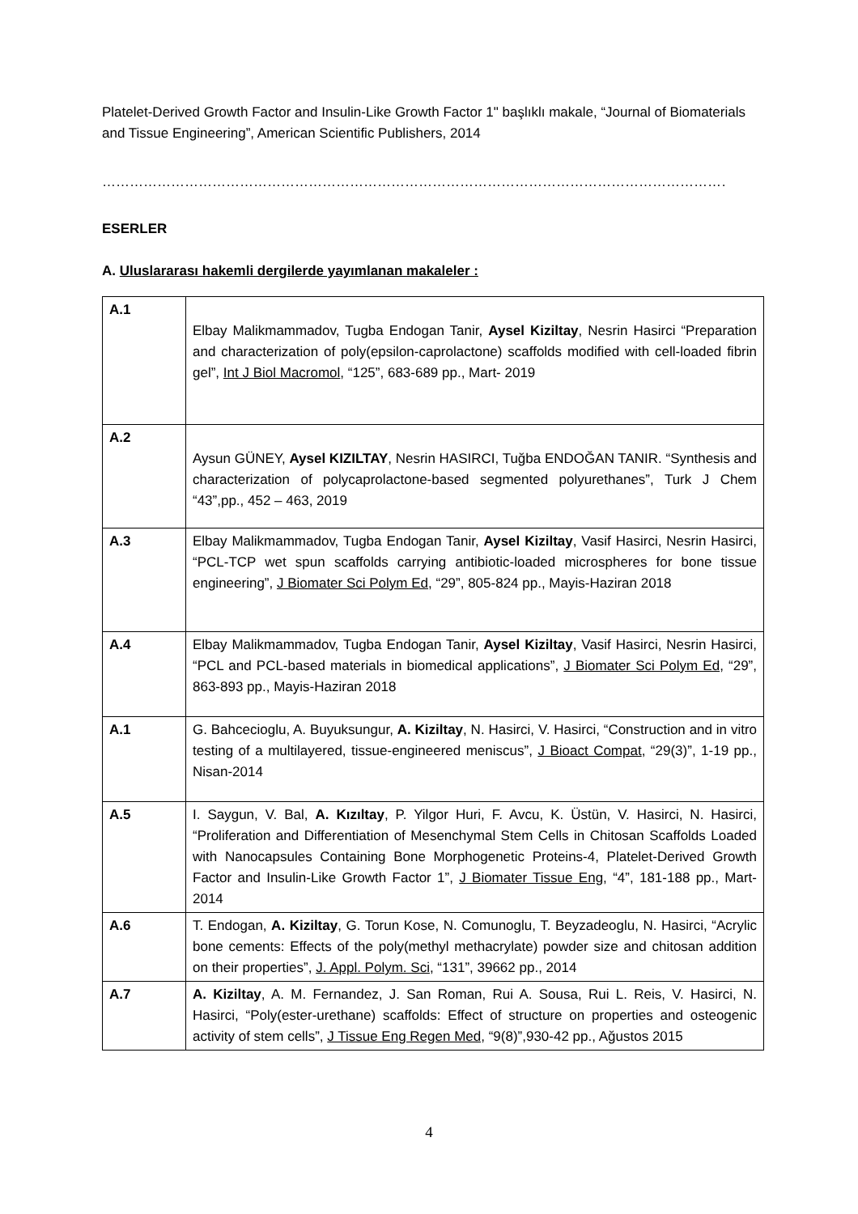Platelet-Derived Growth Factor and Insulin-Like Growth Factor 1" başlıklı makale, “Journal of Biomaterials and Tissue Engineering”, American Scientific Publishers, 2014
………………………………………………………………………………………………………………………………………………
ESERLER
A. Uluslararası hakemli dergilerde yayımlanan makaleler :
| A.1 | Elbay Malikmammadov, Tugba Endogan Tanir, Aysel Kiziltay , Nesrin Hasirci “Preparation and characterization of poly(epsilon-caprolactone) scaffolds modified with cell-loaded fibrin gel”, Int J Biol Macromol , “125”, 683-689 pp., Mart- 2019 |
| A.2 | Aysun GÜNEY, Aysel KIZILTAY , Nesrin HASIRCI, Tuğba ENDOĞAN TANIR. “Synthesis and characterization of polycaprolactone-based segmented polyurethanes”, Turk J Chem “43”,pp., 452 – 463, 2019 |
| A.3 | Elbay Malikmammadov, Tugba Endogan Tanir, Aysel Kiziltay , Vasif Hasirci, Nesrin Hasirci, “PCL-TCP wet spun scaffolds carrying antibiotic-loaded microspheres for bone tissue engineering”, J Biomater Sci Polym Ed , “29”, 805-824 pp., Mayis-Haziran 2018 |
| A.4 | Elbay Malikmammadov, Tugba Endogan Tanir, Aysel Kiziltay , Vasif Hasirci, Nesrin Hasirci, “PCL and PCL-based materials in biomedical applications”, J Biomater Sci Polym Ed , “29”, 863-893 pp., Mayis-Haziran 2018 |
| A.1 | G. Bahcecioglu, A. Buyuksungur, A. Kiziltay , N. Hasirci, V. Hasirci, “Construction and in vitro testing of a multilayered, tissue-engineered meniscus”, J Bioact Compat , “29(3)”, 1-19 pp., Nisan-2014 |
| A.5 | I. Saygun, V. Bal, A. Kızıltay , P. Yilgor Huri, F. Avcu, K. Üstün, V. Hasirci, N. Hasirci, “Proliferation and Differentiation of Mesenchymal Stem Cells in Chitosan Scaffolds Loaded with Nanocapsules Containing Bone Morphogenetic Proteins-4, Platelet-Derived Growth Factor and Insulin-Like Growth Factor 1”, J Biomater Tissue Eng , “4”, 181-188 pp., Mart-2014 |
| A.6 | T. Endogan, A. Kiziltay , G. Torun Kose, N. Comunoglu, T. Beyzadeoglu, N. Hasirci, “Acrylic bone cements: Effects of the poly(methyl methacrylate) powder size and chitosan addition on their properties”, J. Appl. Polym. Sci , “131”, 39662 pp., 2014 |
| A.7 | A. Kiziltay , A. M. Fernandez, J. San Roman, Rui A. Sousa, Rui L. Reis, V. Hasirci, N. Hasirci, “Poly(ester-urethane) scaffolds: Effect of structure on properties and osteogenic activity of stem cells”, J Tissue Eng Regen Med, “9(8)”,930-42 pp., Ağustos 2015 |
4